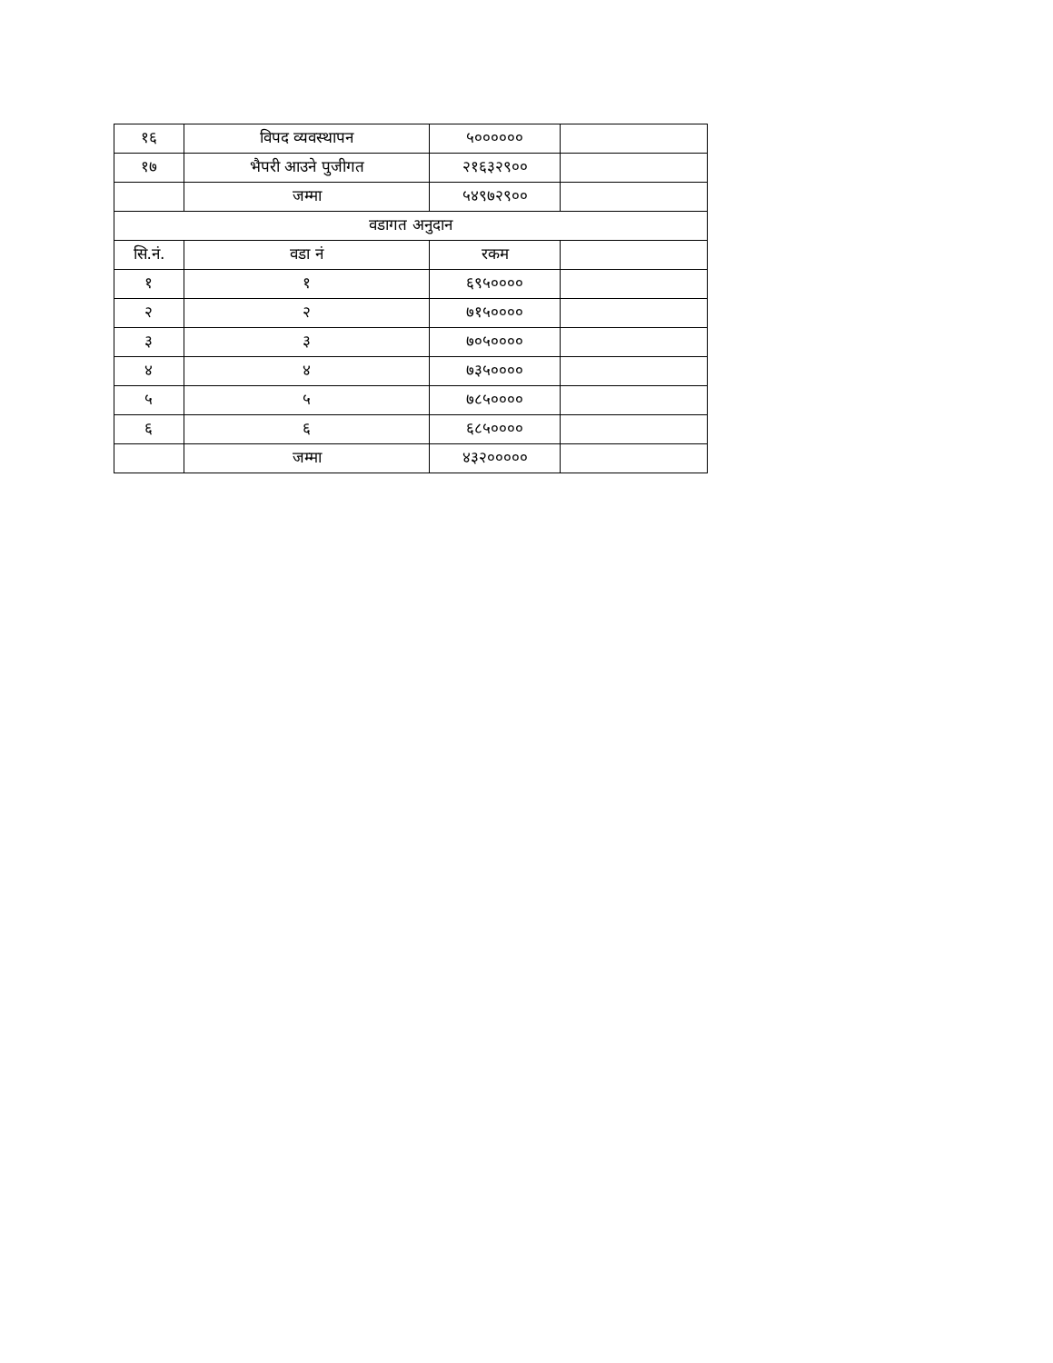| १६ | विपद व्यवस्थापन | ५०००००० | |
| १७ | भैपरी आउने पुजीगत | २१६३२९०० | |
| | जम्मा | ५४९७२९०० | |
| वडागत अनुदान | | | |
| सि.नं. | वडा नं | रकम | |
| १ | १ | ६९५०००० | |
| २ | २ | ७१५०००० | |
| ३ | ३ | ७०५०००० | |
| ४ | ४ | ७३५०००० | |
| ५ | ५ | ७८५०००० | |
| ६ | ६ | ६८५०००० | |
| | जम्मा | ४३२००००० | |